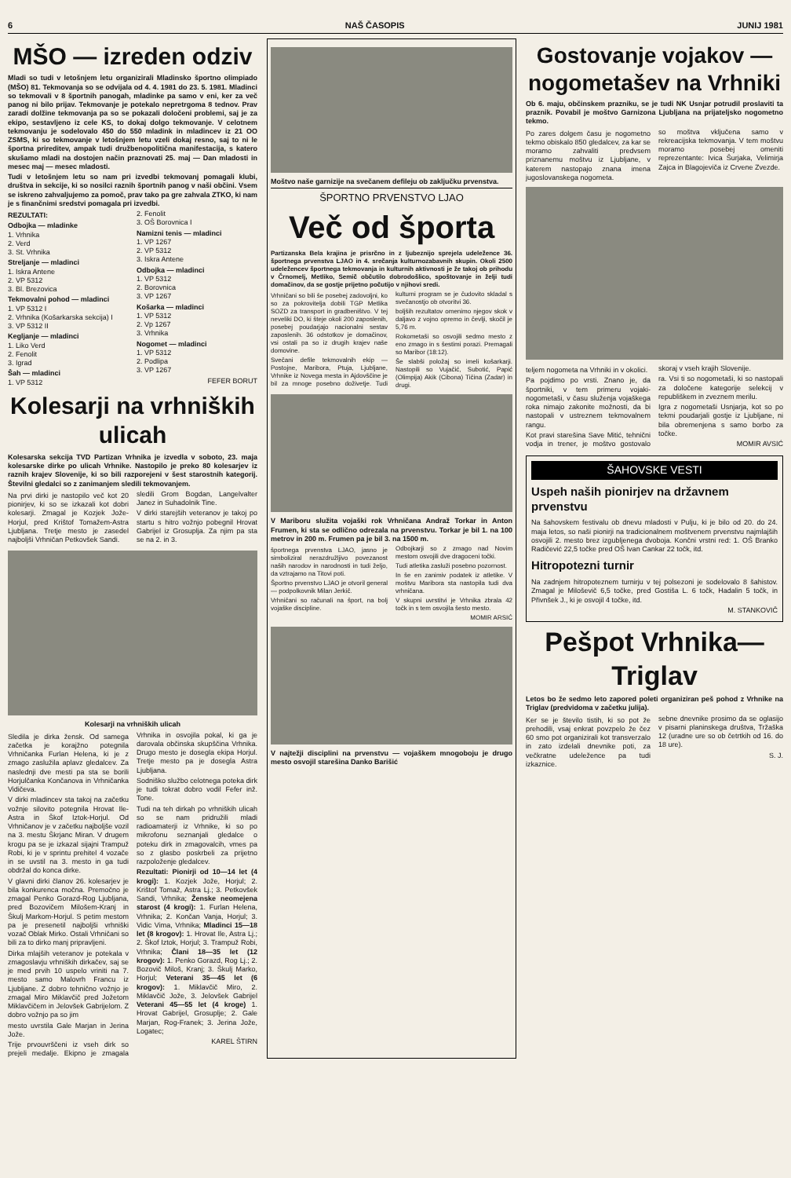6 NAŠ ČASOPIS JUNIJ 1981
MŠO — izreden odziv
Mladi so tudi v letošnjem letu organizirali Mladinsko športno olimpiado (MŠO) 81. Tekmovanja so se odvijala od 4. 4. 1981 do 23. 5. 1981. Mladinci so tekmovali v 8 športnih panogah, mladinke pa samo v eni, ker za več panog ni bilo prijav. Tekmovanje je potekalo nepretrgoma 8 tednov. Prav zaradi dolžine tekmovanja pa so se pokazali določeni problemi, saj je za ekipo, sestavljeno iz cele KS, to dokaj dolgo tekmovanje. V celotnem tekmovanju je sodelovalo 450 do 550 mladink in mladincev iz 21 OO ZSMS, ki so tekmovanje v letošnjem letu vzeli dokaj resno, saj to ni le športna prireditev, ampak tudi družbenopolitična manifestacija, s katero skušamo mladi na dostojen način praznovati 25. maj — Dan mladosti in mesec maj — mesec mladosti.
Tudi v letošnjem letu so nam pri izvedbi tekmovanj pomagali klubi, društva in sekcije, ki so nosilci raznih športnih panog v naši občini. Vsem se iskreno zahvaljujemo za pomoč, prav tako pa gre zahvala ZTKO, ki nam je s finančnimi sredstvi pomagala pri izvedbi.
REZULTATI:
Odbojka — mladinke
1. Vrhnika
2. Verd
3. St. Vrhnika
Streljanje — mladinci
1. Iskra Antene
2. VP 5312
3. Bl. Brezovica
Tekmovalni pohod — mladinci
1. VP 5312 I
2. Vrhnika (Košarkarska sekcija) I
3. VP 5312 II
Kegljanje — mladinci
1. Liko Verd
2. Fenolit
3. Igrad
Šah — mladinci
1. VP 5312
2. Fenolit
3. OŠ Borovnica I
Namizni tenis — mladinci
1. VP 1267
2. VP 5312
3. Iskra Antene
Odbojka — mladinci
1. VP 5312
2. Borovnica
3. VP 1267
Košarka — mladinci
1. VP 5312
2. Vp 1267
3. Vrhnika
Nogomet — mladinci
1. VP 5312
2. Podlipa
3. VP 1267
FEFER BORUT
Kolesarji na vrhniških ulicah
Kolesarska sekcija TVD Partizan Vrhnika je izvedla v soboto, 23. maja kolesarske dirke po ulicah Vrhnike. Nastopilo je preko 80 kolesarjev iz raznih krajev Slovenije, ki so bili razporejeni v šest starostnih kategorij. Številni gledalci so z zanimanjem sledili tekmovanjem.
Na prvi dirki je nastopilo več kot 20 pionirjev, ki so se izkazali kot dobri kolesarji. Zmagal je Kozjek Jože-Horjul, pred Krištof Tomažem-Astra Ljubljana. Tretje mesto je zasedel najboljši Vrhničan Petkovšek Sandi.
sledili Grom Bogdan, Langelvalter Janez in Suhadolnik Tine.
V dirki starejših veteranov je takoj po startu s hitro vožnjo pobegnil Hrovat Gabrijel iz Grosuplja. Za njim pa sta se na 2. in 3.
Kolesarji na vrhniških ulicah
Sledila je dirka žensk. Od samega začetka je korajžno potegnila Vrhničanka Furlan Helena, ki je z zmago zaslužila aplavz gledalcev. Za naslednji dve mesti pa sta se borili Horjulčanka Končanova in Vrhničanka Vidičeva.
V dirki mladincev sta takoj na začetku vožnje silovito potegnila Hrovat Ile-Astra in Škof Iztok-Horjul. Od Vrhničanov je v začetku najboljše vozil na 3. mestu Škrjanc Miran. V drugem krogu pa se je izkazal sijajni Trampuž Robi, ki je v sprintu prehitel 4 vozače in se uvstil na 3. mesto in ga tudi obdržal do konca dirke.
V glavni dirki članov 26. kolesarjev je bila konkurenca močna. Premočno je zmagal Penko Gorazd-Rog Ljubljana, pred Bozovičem Milošem-Kranj in Škulj Markom-Horjul. S petim mestom pa je presenetil najboljši vrhniški vozač Oblak Mirko. Ostali Vrhničani so bili za to dirko manj pripravljeni.
Dirka mlajših veteranov je potekala v zmagoslavju vrhniških dirkačev, saj se je med prvih 10 uspelo vriniti na 7. mesto samo Malovrh Francu iz Ljubljane. Z dobro tehnično vožnjo je zmagal Miro Miklavčič pred Jožetom Miklavčičem in Jelovšek Gabrijelom. Z dobro vožnjo pa so jim
mesto uvrstila Gale Marjan in Jerina Jože.
Trije prvouvrščeni iz vseh dirk so prejeli medalje. Ekipno je zmagala Vrhnika in osvojila pokal, ki ga je darovala občinska skupščina Vrhnika. Drugo mesto je dosegla ekipa Horjul. Tretje mesto pa je dosegla Astra Ljubljana.
Sodniško službo celotnega poteka dirk je tudi tokrat dobro vodil Fefer inž. Tone.
Tudi na teh dirkah po vrhniških ulicah so se nam pridružili mladi radioamaterji iz Vrhnike, ki so po mikrofonu seznanjali gledalce o poteku dirk in zmagovalcih, vmes pa so z glasbo poskrbeli za prijetno razpoloženje gledalcev.
Rezultati: Pionirji od 10—14 let (4 krogi): 1. Kozjek Jože, Horjul; 2. Krištof Tomaž, Astra Lj.; 3. Petkovšek Sandi, Vrhnika; Ženske neomejena starost (4 krogi): 1. Furlan Helena, Vrhnika; 2. Končan Vanja, Horjul; 3. Vidic Vima, Vrhnika; Mladinci 15—18 let (8 krogov): 1. Hrovat Ile, Astra Lj.; 2. Škof Iztok, Horjul; 3. Trampuž Robi, Vrhnika; Člani 18—35 let (12 krogov): 1. Penko Gorazd, Rog Lj.; 2. Bozovič Miloš, Kranj; 3. Škulj Marko, Horjul; Veterani 35—45 let (6 krogov): 1. Miklavčič Miro, 2. Miklavčič Jože, 3. Jelovšek Gabrijel Veterani 45—55 let (4 kroge) 1. Hrovat Gabrijel, Grosuplje; 2. Gale Marjan, Rog-Franek; 3. Jerina Jože, Logatec;
KAREL ŠTIRN
Moštvo naše garnizije na svečanem defileju ob zaključku prvenstva.
ŠPORTNO PRVENSTVO LJAO
Več od športa
Partizanska Bela krajina je prisrčno in z ljubeznijo sprejela udeležence 36. športnega prvenstva LJAO in 4. srečanja kulturnozabavnih skupin. Okoli 2500 udeležencev športnega tekmovanja in kulturnih aktivnosti je že takoj ob prihodu v Črnomelj, Metliko, Semič občutilo dobrodošlico, spoštovanje in želji tudi domačinov, da se gostje prijetno počutijo v njihovi sredi.
Vrhničani so bili še posebej zadovoljni, ko so za pokrovitelja dobili TGP Metlika SOZD za transport in gradbeništvo. V tej neveliki DO, ki šteje okoli 200 zaposlenih, posebej poudarjajo nacionalni sestav zaposlenih. 36 odstotkov je domačinov, vsi ostali pa so iz drugih krajev naše domovine.
Svečani defile tekmovalnih ekip — Postojne, Maribora, Ptuja, Ljubljane, Vrhnike iz Novega mesta in Ajdovščine je bil za mnoge posebno doživetje. Tudi kulturni program se je čudovito skladal s svečanostjo ob otvoritvi 36.
boljših rezultatov omenimo njegov skok v daljavo z vojno opremo in čevlji, skočil je 5,76 m.
Rokometaši so osvojili sedmo mesto z eno zmago in s šestimi porazi. Premagali so Maribor (18:12).
Še slabši položaj so imeli košarkarji. Nastopili so Vujačić, Subotić, Papić (Olimpija) Akik (Cibona) Tičina (Zadar) in drugi.
V Mariboru služita vojaški rok Vrhničana Andraž Torkar in Anton Frumen, ki sta se odlično odrezala na prvenstvu. Torkar je bil 1. na 100 metrov in 200 m. Frumen pa je bil 3. na 1500 m.
športnega prvenstva LJAO, jasno je simboliziral nerazdružljivo povezanost naših narodov in narodnosti in tudi željo, da vztrajamo na Titovi poti.
Športno prvenstvo LJAO je otvoril general — podpolkovnik Milan Jerkič.
Vrhničani so računali na šport, na bolj vojaške discipline.
Odbojkarji so z zmago nad Novim mestom osvojili dve dragoceni točki.
Tudi atletika zasluži posebno pozornost.
In še en zanimiv podatek iz atletike. V moštvu Maribora sta nastopila tudi dva vrhničana.
V skupni uvrstitvi je Vrhnika zbrala 42 točk in s tem osvojila šesto mesto.
MOMIR ARSIĆ
V najtežji disciplini na prvenstvu — vojaškem mnogoboju je drugo mesto osvojil starešina Danko Barišić
Gostovanje vojakov — nogometašev na Vrhniki
Ob 6. maju, občinskem prazniku, se je tudi NK Usnjar potrudil proslaviti ta praznik. Povabil je moštvo Garnizona Ljubljana na prijateljsko nogometno tekmo.
Po zares dolgem času je nogometno tekmo obiskalo 850 gledalcev, za kar se moramo zahvaliti predvsem priznanemu moštvu iz Ljubljane, v katerem nastopajo znana imena jugoslovanskega nogometa.
so moštva vključena samo v rekreacijska tekmovanja. V tem moštvu moramo posebej omeniti reprezentante: Ivica Šurjaka, Velimirja Zajca in Blagojeviča iz Crvene Zvezde.
teljem nogometa na Vrhniki in v okolici.
Pa pojdimo po vrsti. Znano je, da športniki, v tem primeru vojaki-nogometaši, v času služenja vojaškega roka nimajo zakonite možnosti, da bi nastopali v ustreznem tekmovalnem rangu.
Kot pravi starešina Save Mitić, tehnični vodja in trener, je moštvo gostovalo skoraj v vseh krajih Slovenije.
ra. Vsi ti so nogometaši, ki so nastopali za določene kategorije selekcij v republiškem in zveznem merilu.
Igra z nogometaši Usnjarja, kot so po tekmi poudarjali gostje iz Ljubljane, ni bila obremenjena s samo borbo za točke.
MOMIR AVSIĆ
ŠAHOVSKE VESTI
Uspeh naših pionirjev na državnem prvenstvu
Na šahovskem festivalu ob dnevu mladosti v Pulju, ki je bilo od 20. do 24. maja letos, so naši pionirji na tradicionalnem moštvenem prvenstvu najmlajših osvojili 2. mesto brez izgubljenega dvoboja. Končni vrstni red: 1. OŠ Branko Radičević 22,5 točke pred OŠ Ivan Cankar 22 točk, itd.
Hitropotezni turnir
Na zadnjem hitropoteznem turnirju v tej polsezoni je sodelovalo 8 šahistov. Zmagal je Miloševič 6,5 točke, pred Gostiša L. 6 točk, Hadalin 5 točk, in Přivnšek J., ki je osvojil 4 točke, itd.
M. STANKOVIČ
Pešpot Vrhnika—Triglav
Letos bo že sedmo leto zapored poleti organiziran peš pohod z Vrhnike na Triglav (predvidoma v začetku julija).
Ker se je število tistih, ki so pot že prehodili, vsaj enkrat povzpelo že čez 60 smo pot organizirali kot transverzalo in zato izdelali dnevnike poti, za večkratne udeležence pa tudi izkaznice.
sebne dnevnike prosimo da se oglasijo v pisarni planinskega društva, Tržaška 12 (uradne ure so ob četrtkih od 16. do 18 ure).
S. J.